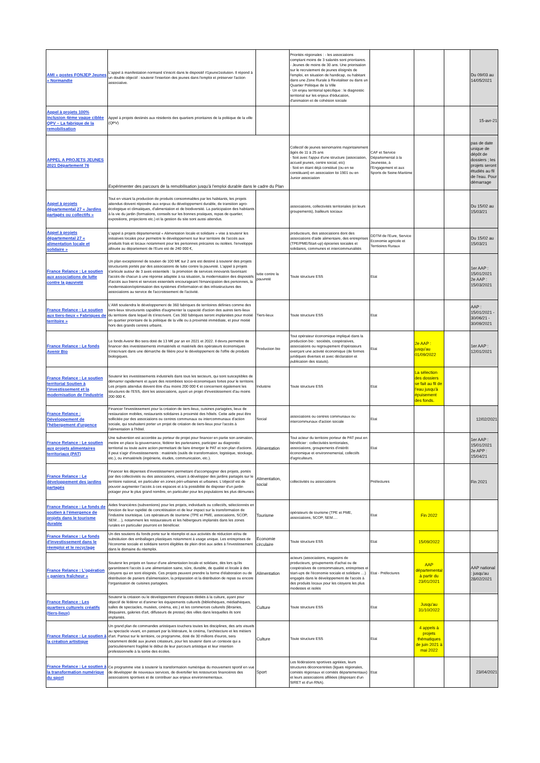| AMI « postes FONJEP Jeunes » Normandie | L'appel à manifestation normand s'inscrit dans le dispositif #1jeune1solution. Il répond à un double objectif : soutenir l'insertion des jeunes dans l'emploi et préserver l'action associative. | | Priorités régionales : - les associations comptant moins de 3 salariés sont prioritaires. - Jeunes de moins de 30 ans. Une priorisation sur le recrutement de jeunes éloignés de l'emploi, en situation de handicap, ou habitant dans une Zone Rurale à Revitaliser ou dans un Quartier Politique de la Ville - Un enjeu territorial spécifique : le diagnostic territorial sur les enjeux d'éducation, d'animation et de cohésion sociale | | | | Du 09/03 au 14/05/2021 |
| Appel à projets 100% inclusion 4ème vague ciblée QPV – La fabrique de la remobilisation | Appel à projets destinés aux résidents des quartiers prioritaires de la politique de la ville (QPV) | | | | | | 15-avr-21 |
| APPEL A PROJETS JEUNES 2021 Département 76 | Expérimenter des parcours de la remobilisation jusqu'à l'emploi durable dans le cadre du Plan | | Collectif de jeunes seinomarins majoritairement âgés de 11 à 25 ans - Soit avec l'appui d'une structure (association, accueil jeunes, centre social, etc) - Soit en étant déjà constitué (ou en se constituant) en association loi 1901 ou en Junior association | CAF et Service Départemental à la Jeunesse, à l'Engagement et aux Sports de Seine-Maritime | | | pas de date unique de dépôt de dossiers ; les projets seront étudiés au fil de l'eau. Pour démarrage |
| Appel à projets départemental 27 « Jardins partagés ou collectifs » | Tout en visant la production de produits consommables par les habitants, les projets attendus doivent répondre aux enjeux du développement durable, de transition agro-écologique et climatiques, d'alimentation et de biodiversité. La participation des habitants à la vie du jardin (formations, conseils sur les bonnes pratiques, repas de quartier, expositions, projections etc.) et la gestion du site sont aussi attendus. | | associations, collectivités territoriales (et leurs groupements), bailleurs sociaux | | | | Du 15/02 au 15/03/21 |
| Appel à projets départemental 27 « alimentation locale et solidaire » | L'appel à projets départemental « Alimentation locale et solidaire » vise à soutenir les initiatives locales pour permettre le développement sur leur territoire de l'accès aux produits frais et locaux notamment pour les personnes précaires ou isolées. l'enveloppe allouée au département de l'Eure est de 240 000 €, | | producteurs, des associations dont des associations d'aide alimentaire, des entreprises (TPE/PME/Start-up) épiceries sociales et solidaires, communes et intercommunalités | DDTM de l'Eure, Service Economie agricole et Terrtioires Ruraux | | | Du 15/02 au 15/03/21 |
| France Relance : Le soutien aux associations de lutte contre la pauvreté | Un plan exceptionnel de soutien de 100 M€ sur 2 ans est destiné à soutenir des projets structurants portés par des associations de lutte contre la pauvreté. L'appel à projets s'articule autour de 3 axes essentiels : la promotion de services innovants favorisant l'accès de chacun à une réponse adaptée à sa situation, la modernisation des dispositifs d'accès aux biens et services essentiels encourageant l'émancipation des personnes, la modernisation/optimisation des systèmes d'information et des infrastructures des associations au service de l'accroissement de l'activité. | lutte contre la pauvreté | Toute structure ESS | Etat | | | 1er AAP : 15/01/2021 2e AAP : 15/03/2021 |
| France Relance : Le soutien aux tiers-lieux « Fabriques de territoire » | L'AMI soutiendra le développement de 360 fabriques de territoires définies comme des tiers-lieux structurants capables d'augmenter la capacité d'action des autres tiers-lieux du territoire dans lequel ils s'inscrivent. Ces 360 fabriques seront implantées pour moitié en quartier prioritaire de la politique de la ville ou à proximité immédiate, et pour moitié hors des grands centres urbains. | Tiers-lieux | Toute structure ESS | Etat | | | AAP : 15/01/2021 - 30/06/21 - 30/09/2021 |
| France Relance : Le fonds Avenir Bio | Le fonds Avenir Bio sera doté de 13 M€ par an en 2021 et 2022. Il devra permettre de financer des investissements immatériels et matériels des opérateurs économiques s'inscrivant dans une démarche de filière pour le développement de l'offre de produits biologiques. | Production bio | Tout opérateur économique impliqué dans la production bio : sociétés, coopératives, associations ou regroupement d'opérateurs exerçant une activité économique (de formes juridiques diverses et avec déclaration et publication des statuts). | Etat | 2e AAP : jusqu'au 01/09/2022 | | 1er AAP : 12/01/2021 |
| France Relance : Le soutien territorial Soutien à l'investissement et la modernisation de l'industrie | Soutenir les investissements industriels dans tous les secteurs, qui sont susceptibles de démarrer rapidement et ayant des retombées socio-économiques fortes pour le territoire. Les projets attendus doivent être d'au moins 200 000 € et concernent également les structures de l'ESS, dont les associations, ayant un projet d'investissement d'au moins 200 000 €. | Industrie | Toute structure ESS | Etat | La sélection des dossiers se fait au fil de l'eau jusqu'à épuisement des fonds. | | |
| France Relance : Développement de l'hébergement d'urgence | Financer l'investissement pour la création de tiers-lieux, cuisines partagées, lieux de restauration mobiles, restaurants solidaires à proximité des hôtels. Cette aide peut être sollicitée par des associations ou centres communaux ou intercommunaux d'action sociale, qui souhaitent porter un projet de création de tiers-lieux pour l'accès à l'alimentation à l'hôtel. | Social | associations ou centres communaux ou intercommunaux d'action sociale | Etat | | | 12/02/2021 |
| France Relance : Le soutien aux projets alimentaires territoriaux (PAT) | Une subvention est accordée au porteur de projet pour financer en partie son animation, mettre en place la gouvernance, fédérer les partenaires, participer au diagnostic territorial ou toute autre action permettant de faire émerger le PAT et son plan d'actions. Il peut s'agir d'investissements : matériels (outils de transformation, logistique, stockage, etc.), ou immatériels (ingénierie, études, communication, etc.). | Alimentation | Tout acteur du territoire porteur de PAT peut en bénéficier : collectivités territoriales, associations, groupements d'intérêt économique et environnemental, collectifs d'agriculteurs. | Etat | | | 1er AAP : 15/01/2021 2e APP : 15/04/21 |
| France Relance : Le développement des jardins partagés | Financer les dépenses d'investissement permettant d'accompagner des projets, portés par des collectivités ou des associations, visant à développer des jardins partagés sur le territoire national, en particulier en zones péri-urbaines et urbaines. L'objectif est de pouvoir augmenter l'accès à ces espaces et à la possibilité de disposer d'un jardin potager pour le plus grand nombre, en particulier pour les populations les plus démunies. | Alimentation, social | collectivités ou associations | Préfectures | | | Fin 2021 |
| France Relance : Le fonds de soutien à l'émergence de projets dans le tourisme durable | Aides financières (subventions) pour les projets, individuels ou collectifs, sélectionnés en fonction de leur rapidité de concrétisation et de leur impact sur la transformation de l'industrie touristique. Les opérateurs de tourisme (TPE et PME, associations, SCOP, SEM….), notamment les restaurateurs et les hébergeurs implantés dans les zones rurales en particulier pourront en bénéficier. | Tourisme | opérateurs de tourisme (TPE et PME, associations, SCOP, SEM…. | Etat | Fin 2022 | | |
| France Relance : Le fonds d'investissement dans le réemploi et le recyclage | Un des soutiens du fonds porte sur le réemploi et aux activités de réduction et/ou de substitution des emballages plastiques notamment à usage unique. Les entreprises de l'économie sociale et solidaire seront éligibles de plein droit aux aides à l'investissement dans le domaine du réemploi. | Economie circulaire | Toute structure ESS | Etat | 15/09/2022 | | |
| France Relance : L'opération « paniers fraîcheur » | Soutenir les projets en faveur d'une alimentation locale et solidaire, dès lors qu'ils garantissent l'accès à une alimentation saine, sûre, durable, de qualité et locale à des citoyens qui en sont éloignés. Ces projets peuvent prendre la forme d'élaboration ou de distribution de paniers d'alimentation, la préparation et la distribution de repas ou encore l'organisation de cuisines partagées. | Alimentation | acteurs (associations, magasins de producteurs, groupements d'achat ou de coopératives de consommateurs, entreprises et start-ups de l'économie sociale et solidaire …) engagés dans le développement de l'accès à des produits locaux pour les citoyens les plus modestes et isolés | Etat - Préfectures | AAP départemental à partir du 23/01/2021 | | AAP national : jusqu'au 28/02/2021 |
| France Relance : Les quartiers culturels créatifs (tiers-lieux) | Soutenir la création ou le développement d'espaces dédiés à la culture, ayant pour objectif de fédérer et d'animer les équipements culturels (bibliothèques, médiathèques, salles de spectacles, musées, cinéma, etc.) et les commerces culturels (librairies, disquaires, galeries d'art, diffuseurs de presse) des villes dans lesquelles ils sont implantés. | Culture | Toute structure ESS | Etat | Jusqu'au 31/10/2022 | | |
| France Relance : Le soutien à la création artistique | Un grand plan de commandes artistiques touchera toutes les disciplines, des arts visuels au spectacle vivant, en passant par la littérature, le cinéma, l'architecture et les métiers d'art. Partout sur le territoire, ce programme, doté de 30 millions d'euros, sera notamment dédié aux jeunes créateurs, pour les soutenir dans un contexte qui a particulièrement fragilisé le début de leur parcours artistique et leur insertion professionnelle à la sortie des écoles. | Culture | Toute structure ESS | Etat | 4 appels à projets thématiques de juin 2021 à mai 2022 | | |
| France Relance : Le soutien à la transformation numérique du sport | Ce programme vise à soutenir la transformation numérique du mouvement sportif en vue de développer de nouveaux services, de diversifier les ressources financières des associations sportives et de contribuer aux enjeux environnementaux. | Sport | Les fédérations sportives agréées, leurs structures déconcentrées (ligues régionales, comités régionaux et comités départementaux) et leurs associations affiliées (disposant d'un SIRET et d'un RNA). | Etat | | | 23/04/2021 |